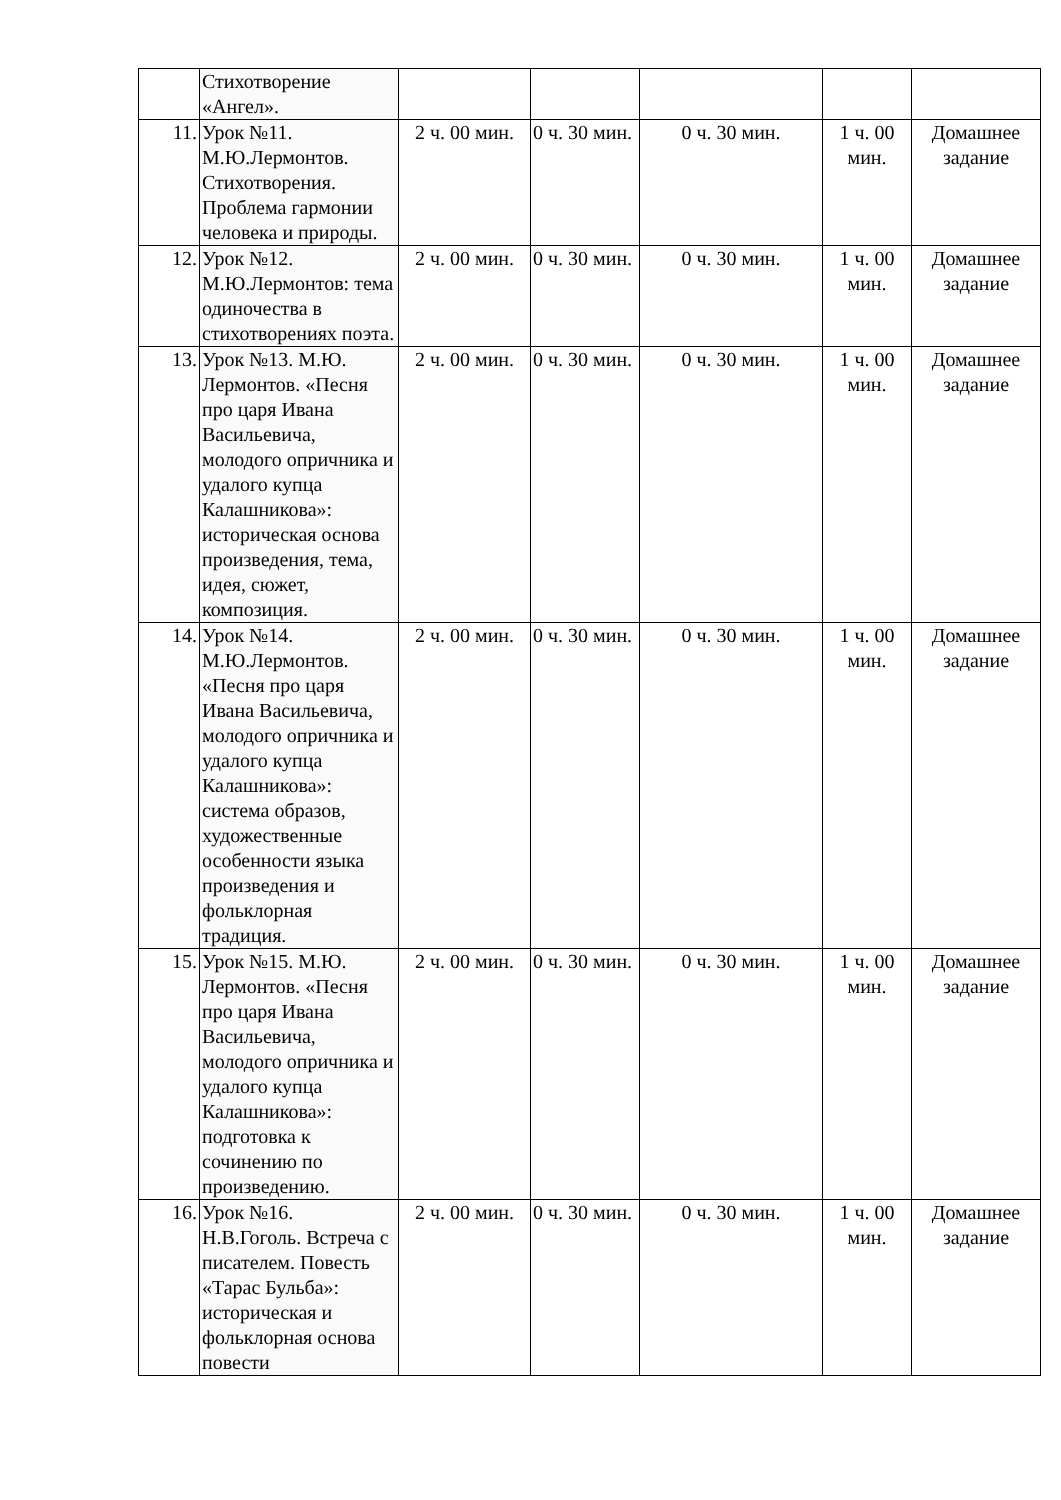| | Стихотворение «Ангел». | | | | | |
| 11. | Урок №11. М.Ю.Лермонтов. Стихотворения. Проблема гармонии человека и природы. | 2 ч. 00 мин. | 0 ч. 30 мин. | 0 ч. 30 мин. | 1 ч. 00 мин. | Домашнее задание |
| 12. | Урок №12. М.Ю.Лермонтов: тема одиночества в стихотворениях поэта. | 2 ч. 00 мин. | 0 ч. 30 мин. | 0 ч. 30 мин. | 1 ч. 00 мин. | Домашнее задание |
| 13. | Урок №13. М.Ю. Лермонтов. «Песня про царя Ивана Васильевича, молодого опричника и удалого купца Калашникова»: историческая основа произведения, тема, идея, сюжет, композиция. | 2 ч. 00 мин. | 0 ч. 30 мин. | 0 ч. 30 мин. | 1 ч. 00 мин. | Домашнее задание |
| 14. | Урок №14. М.Ю.Лермонтов. «Песня про царя Ивана Васильевича, молодого опричника и удалого купца Калашникова»: система образов, художественные особенности языка произведения и фольклорная традиция. | 2 ч. 00 мин. | 0 ч. 30 мин. | 0 ч. 30 мин. | 1 ч. 00 мин. | Домашнее задание |
| 15. | Урок №15. М.Ю. Лермонтов. «Песня про царя Ивана Васильевича, молодого опричника и удалого купца Калашникова»: подготовка к сочинению по произведению. | 2 ч. 00 мин. | 0 ч. 30 мин. | 0 ч. 30 мин. | 1 ч. 00 мин. | Домашнее задание |
| 16. | Урок №16. Н.В.Гоголь. Встреча с писателем. Повесть «Тарас Бульба»: историческая и фольклорная основа повести | 2 ч. 00 мин. | 0 ч. 30 мин. | 0 ч. 30 мин. | 1 ч. 00 мин. | Домашнее задание |